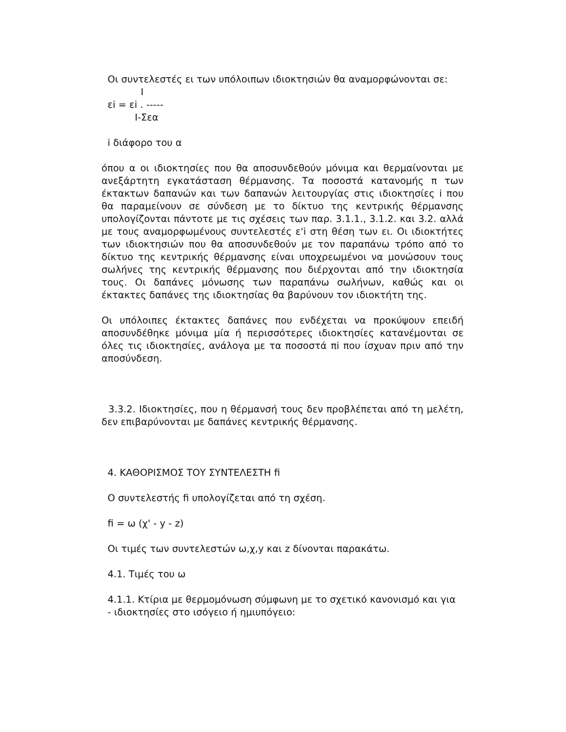Οι συντελεστές ει των υπόλοιπων ιδιοκτησιών θα αναμορφώνονται σε:
             I
  εi = εi . -----
           I-Σεα
i διάφορο του α
όπου α οι ιδιοκτησίες που θα αποσυνδεθούν μόνιμα και θερμαίνονται με ανεξάρτητη εγκατάσταση θέρμανσης. Τα ποσοστά κατανομής π των έκτακτων δαπανών και των δαπανών λειτουργίας στις ιδιοκτησίες i που θα παραμείνουν σε σύνδεση με το δίκτυο της κεντρικής θέρμανσης υπολογίζονται πάντοτε με τις σχέσεις των παρ. 3.1.1., 3.1.2. και 3.2. αλλά με τους αναμορφωμένους συντελεστές ε'i στη θέση των ει. Οι ιδιοκτήτες των ιδιοκτησιών που θα αποσυνδεθούν με τον παραπάνω τρόπο από το δίκτυο της κεντρικής θέρμανσης είναι υποχρεωμένοι να μονώσουν τους σωλήνες της κεντρικής θέρμανσης που διέρχονται από την ιδιοκτησία τους. Οι δαπάνες μόνωσης των παραπάνω σωλήνων, καθώς και οι έκτακτες δαπάνες της ιδιοκτησίας θα βαρύνουν τον ιδιοκτήτη της.
Οι υπόλοιπες έκτακτες δαπάνες που ενδέχεται να προκύψουν επειδή αποσυνδέθηκε μόνιμα μία ή περισσότερες ιδιοκτησίες κατανέμονται σε όλες τις ιδιοκτησίες, ανάλογα με τα ποσοστά πi που ίσχυαν πριν από την αποσύνδεση.
3.3.2. Ιδιοκτησίες, που η θέρμανσή τους δεν προβλέπεται από τη μελέτη, δεν επιβαρύνονται με δαπάνες κεντρικής θέρμανσης.
4. ΚΑΘΟΡΙΣΜΟΣ ΤΟΥ ΣΥΝΤΕΛΕΣΤΗ fi
Ο συντελεστής fi υπολογίζεται από τη σχέση.
fi = ω (χ' - y - z)
Οι τιμές των συντελεστών ω,χ,y και z δίνονται παρακάτω.
4.1. Τιμές του ω
4.1.1. Κτίρια με θερμομόνωση σύμφωνη με το σχετικό κανονισμό και για
- ιδιοκτησίες στο ισόγειο ή ημιυπόγειο: